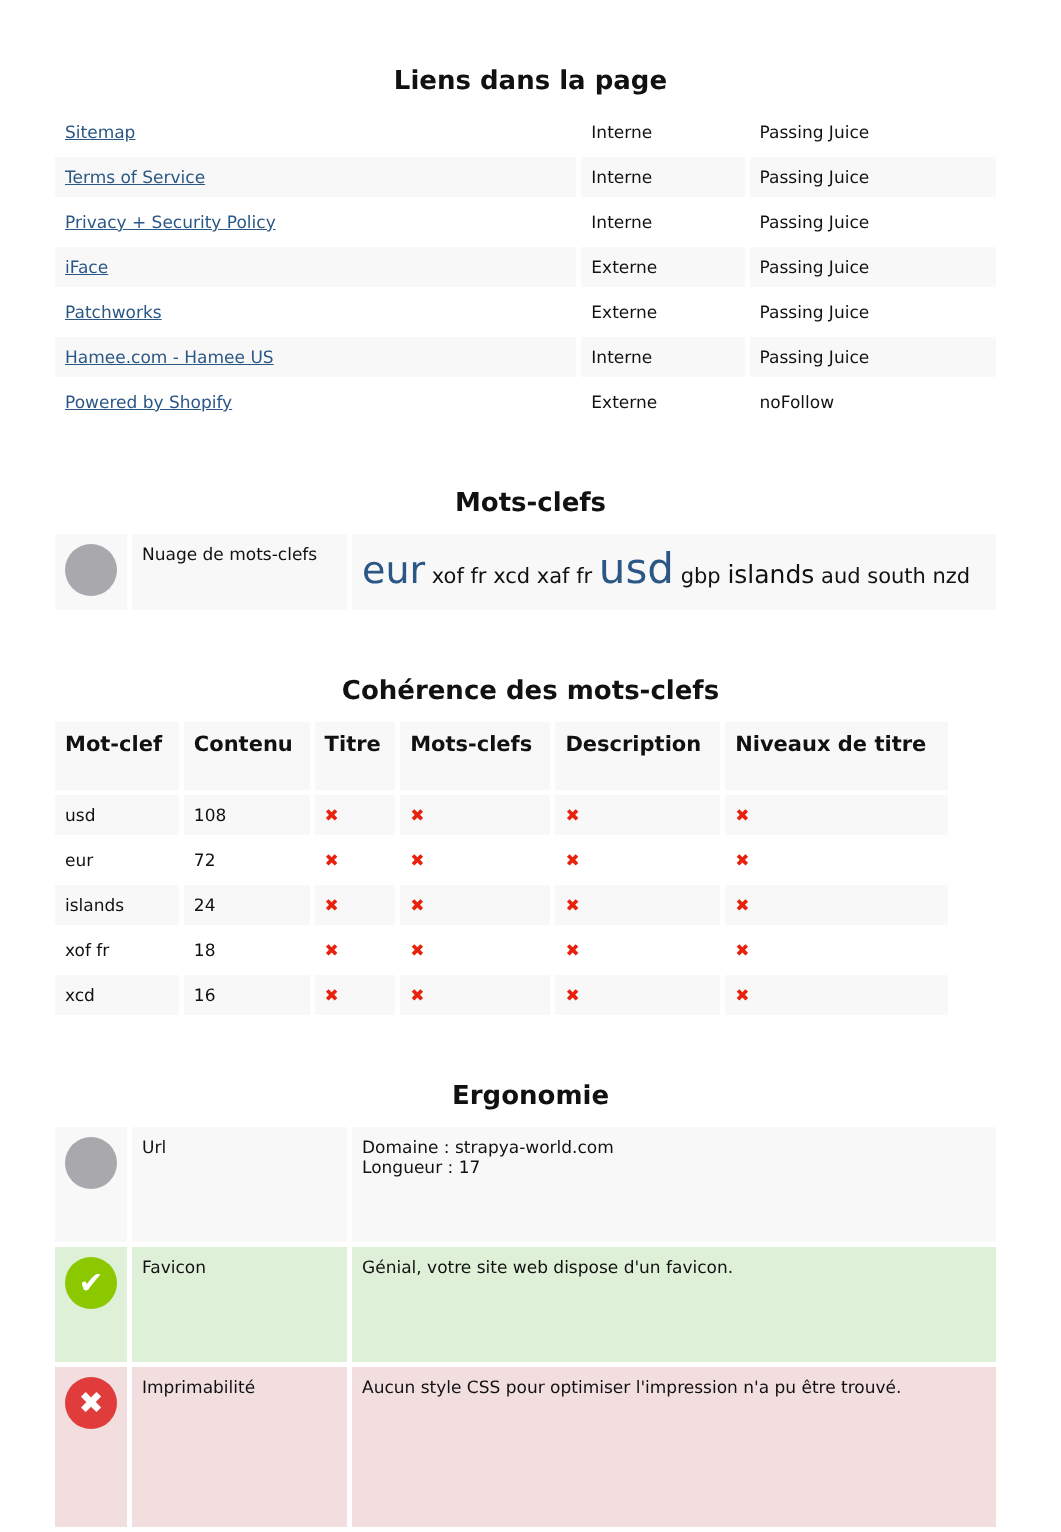Liens dans la page
| Sitemap | Interne | Passing Juice |
| Terms of Service | Interne | Passing Juice |
| Privacy + Security Policy | Interne | Passing Juice |
| iFace | Externe | Passing Juice |
| Patchworks | Externe | Passing Juice |
| Hamee.com - Hamee US | Interne | Passing Juice |
| Powered by Shopify | Externe | noFollow |
Mots-clefs
| | Nuage de mots-clefs | eur xof fr xcd xaf fr usd gbp islands aud south nzd |
Cohérence des mots-clefs
| Mot-clef | Contenu | Titre | Mots-clefs | Description | Niveaux de titre |
| --- | --- | --- | --- | --- | --- |
| usd | 108 | ✖ | ✖ | ✖ | ✖ |
| eur | 72 | ✖ | ✖ | ✖ | ✖ |
| islands | 24 | ✖ | ✖ | ✖ | ✖ |
| xof fr | 18 | ✖ | ✖ | ✖ | ✖ |
| xcd | 16 | ✖ | ✖ | ✖ | ✖ |
Ergonomie
| | Url | Domaine : strapya-world.com Longueur : 17 |
| ✔ | Favicon | Génial, votre site web dispose d'un favicon. |
| ✖ | Imprimabilité | Aucun style CSS pour optimiser l'impression n'a pu être trouvé. |